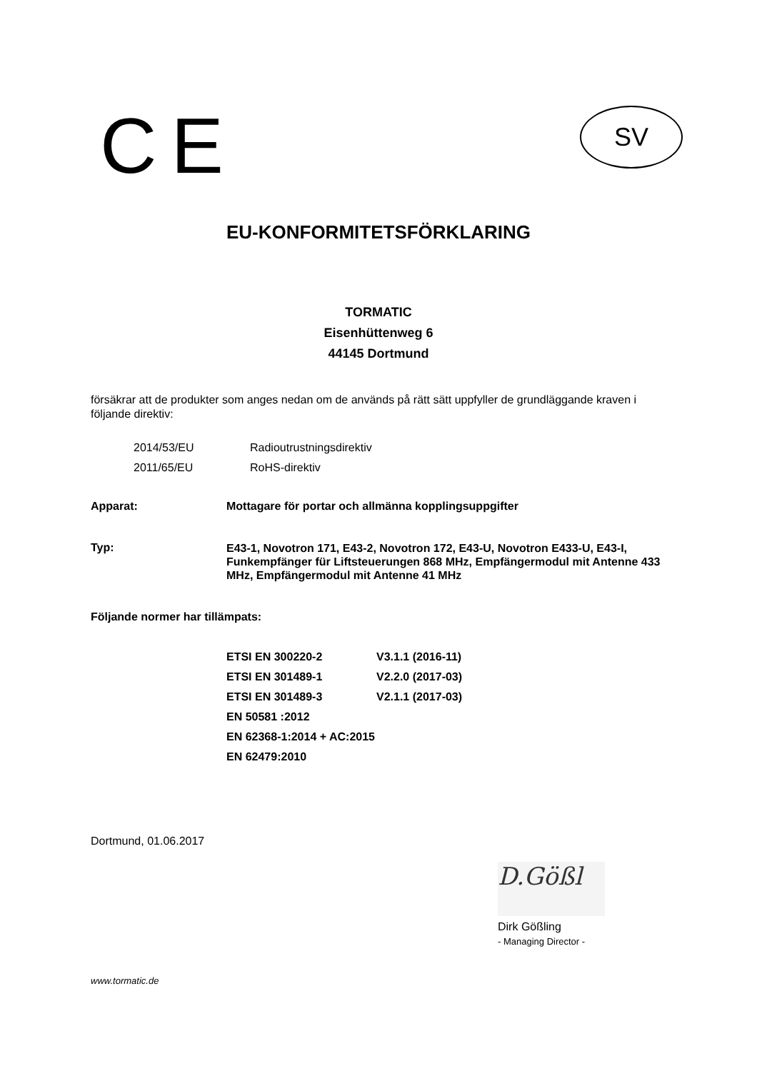CE SV
EU-KONFORMITETSFÖRKLARING
TORMATIC
Eisenhüttenweg 6
44145 Dortmund
försäkrar att de produkter som anges nedan om de används på rätt sätt uppfyller de grundläggande kraven i följande direktiv:
| 2014/53/EU | Radioutrustningsdirektiv |
| 2011/65/EU | RoHS-direktiv |
Apparat: Mottagare för portar och allmänna kopplingsuppgifter
Typ:
E43-1, Novotron 171, E43-2, Novotron 172, E43-U, Novotron E433-U, E43-I, Funkempfänger für Liftsteuerungen 868 MHz, Empfängermodul mit Antenne 433 MHz, Empfängermodul mit Antenne 41 MHz
Följande normer har tillämpats:
| ETSI EN 300220-2 | V3.1.1 (2016-11) |
| ETSI EN 301489-1 | V2.2.0 (2017-03) |
| ETSI EN 301489-3 | V2.1.1 (2017-03) |
| EN 50581 :2012 | |
| EN 62368-1:2014 + AC:2015 | |
| EN 62479:2010 | |
Dortmund, 01.06.2017
D.Gößl
Dirk Gößling
- Managing Director -
www.tormatic.de